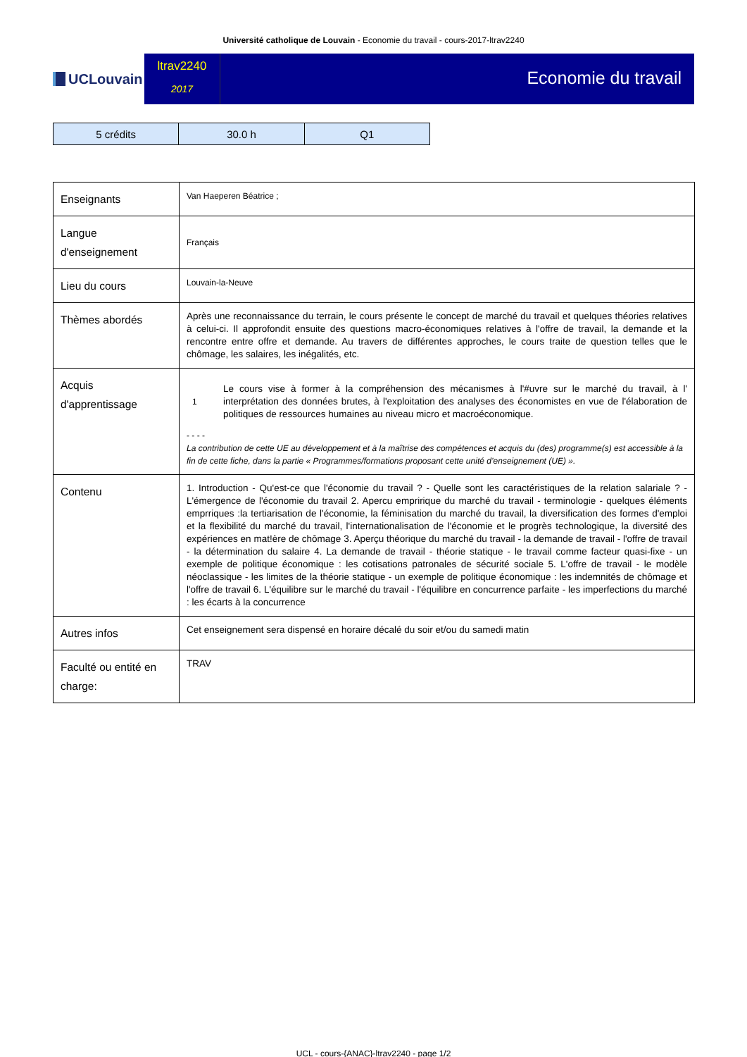Université catholique de Louvain - Economie du travail - cours-2017-ltrav2240
UCLouvain
ltrav2240
2017
Economie du travail
| 5 crédits | 30.0 h | Q1 |
| Enseignants | Van Haeperen Béatrice ; |
| Langue d'enseignement | Français |
| Lieu du cours | Louvain-la-Neuve |
| Thèmes abordés | Après une reconnaissance du terrain, le cours présente le concept de marché du travail et quelques théories relatives à celui-ci. Il approfondit ensuite des questions macro-économiques relatives à l'offre de travail, la demande et la rencontre entre offre et demande. Au travers de différentes approches, le cours traite de question telles que le chômage, les salaires, les inégalités, etc. |
| Acquis d'apprentissage | 1 Le cours vise à former à la compréhension des mécanismes à l'#uvre sur le marché du travail, à l' interprétation des données brutes, à l'exploitation des analyses des économistes en vue de l'élaboration de politiques de ressources humaines au niveau micro et macroéconomique. - - - - La contribution de cette UE au développement et à la maîtrise des compétences et acquis du (des) programme(s) est accessible à la fin de cette fiche, dans la partie « Programmes/formations proposant cette unité d’enseignement (UE) ». |
| Contenu | 1. Introduction - Qu'est-ce que l'économie du travail ? - Quelle sont les caractéristiques de la relation salariale ? - L'émergence de l'économie du travail 2. Apercu empririque du marché du travail - terminologie - quelques éléments emprriques :la tertiarisation de l'économie, la féminisation du marché du travail, la diversification des formes d'emploi et la flexibilité du marché du travail, l'internationalisation de l'économie et le progrès technologique, la diversité des expériences en mat!ère de chômage 3. Aperçu théorique du marché du travail - la demande de travail - l'offre de travail - la détermination du salaire 4. La demande de travail - théorie statique - le travail comme facteur quasi-fixe - un exemple de politique économique : les cotisations patronales de sécurité sociale 5. L'offre de travail - le modèle néoclassique - les limites de la théorie statique - un exemple de politique économique : les indemnités de chômage et l'offre de travail 6. L'équilibre sur le marché du travail - l'équilibre en concurrence parfaite - les imperfections du marché : les écarts à la concurrence |
| Autres infos | Cet enseignement sera dispensé en horaire décalé du soir et/ou du samedi matin |
| Faculté ou entité en charge: | TRAV |
UCL - cours-{ANAC}-ltrav2240 - page 1/2